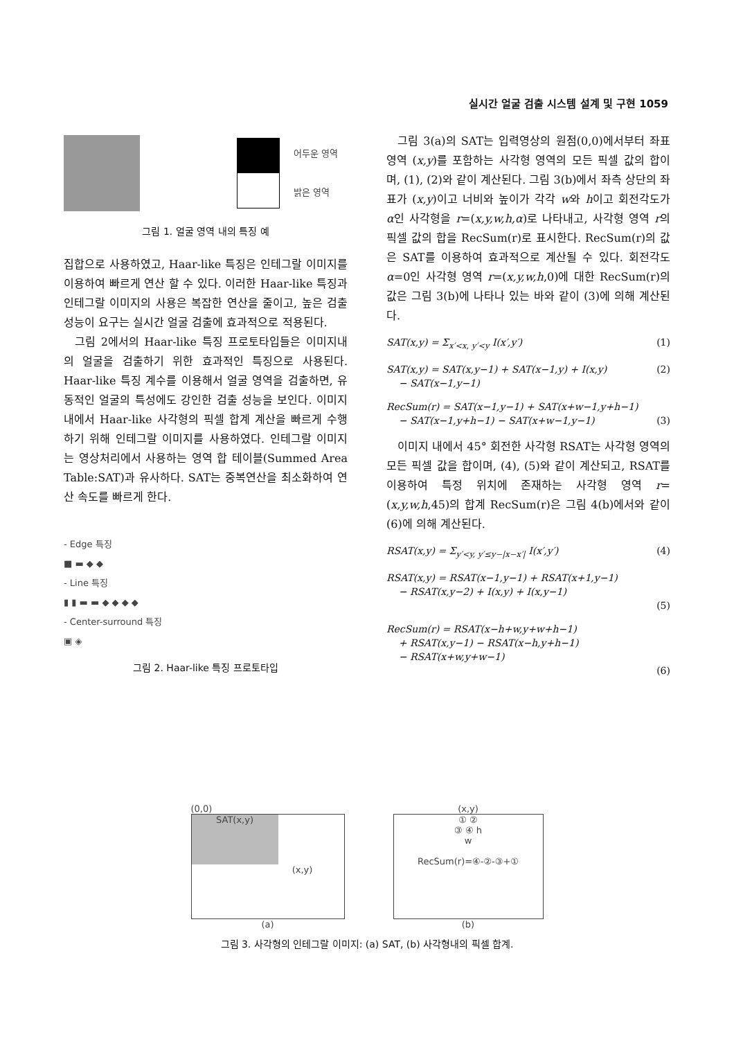실시간 얼굴 검출 시스템 설계 및 구현 1059
어두운 영역
밝은 영역
그림 1. 얼굴 영역 내의 특징 예
집합으로 사용하였고, Haar-like 특징은 인테그랄 이미지를 이용하여 빠르게 연산 할 수 있다. 이러한 Haar-like 특징과 인테그랄 이미지의 사용은 복잡한 연산을 줄이고, 높은 검출 성능이 요구는 실시간 얼굴 검출에 효과적으로 적용된다.
그림 2에서의 Haar-like 특징 프로토타입들은 이미지내의 얼굴을 검출하기 위한 효과적인 특징으로 사용된다. Haar-like 특징 계수를 이용해서 얼굴 영역을 검출하면, 유동적인 얼굴의 특성에도 강인한 검출 성능을 보인다. 이미지 내에서 Haar-like 사각형의 픽셀 합계 계산을 빠르게 수행하기 위해 인테그랄 이미지를 사용하였다. 인테그랄 이미지는 영상처리에서 사용하는 영역 합 테이블(Summed Area Table:SAT)과 유사하다. SAT는 중복연산을 최소화하여 연산 속도를 빠르게 한다.
- Edge 특징
■ ▬ ◆ ◆
- Line 특징
▮ ▮ ▬ ▬ ◆ ◆ ◆ ◆
- Center-surround 특징
▣ ◈
그림 2. Haar-like 특징 프로토타입
그림 3(a)의 SAT는 입력영상의 원점(0,0)에서부터 좌표 영역 (x,y)를 포함하는 사각형 영역의 모든 픽셀 값의 합이며, (1), (2)와 같이 계산된다. 그림 3(b)에서 좌측 상단의 좌표가 (x,y)이고 너비와 높이가 각각 w와 h이고 회전각도가 α인 사각형을 r=(x,y,w,h,α)로 나타내고, 사각형 영역 r의 픽셀 값의 합을 RecSum(r)로 표시한다. RecSum(r)의 값은 SAT를 이용하여 효과적으로 계산될 수 있다. 회전각도 α=0인 사각형 영역 r=(x,y,w,h,0)에 대한 RecSum(r)의 값은 그림 3(b)에 나타나 있는 바와 같이 (3)에 의해 계산된다.
SAT(x,y) = Σ<sub>x′<x, y′<y</sub> I(x′,y′) (1)
SAT(x,y) = SAT(x,y−1) + SAT(x−1,y) + I(x,y)
− SAT(x−1,y−1) (2)
RecSum(r) = SAT(x−1,y−1) + SAT(x+w−1,y+h−1)
− SAT(x−1,y+h−1) − SAT(x+w−1,y−1)
(3)
이미지 내에서 45° 회전한 사각형 RSAT는 사각형 영역의 모든 픽셀 값을 합이며, (4), (5)와 같이 계산되고, RSAT를 이용하여 특정 위치에 존재하는 사각형 영역 r=(x,y,w,h,45)의 합계 RecSum(r)은 그림 4(b)에서와 같이 (6)에 의해 계산된다.
RSAT(x,y) = Σ<sub>y′<y, y′≤y−|x−x′|</sub> I(x′,y′) (4)
RSAT(x,y) = RSAT(x−1,y−1) + RSAT(x+1,y−1)
− RSAT(x,y−2) + I(x,y) + I(x,y−1)
(5)
RecSum(r) = RSAT(x−h+w,y+w+h−1)
+ RSAT(x,y−1) − RSAT(x−h,y+h−1)
− RSAT(x+w,y+w−1)
(6)
(0,0)
SAT(x,y)
(x,y)
(a)
(x,y)
① ②
③ ④ h
w
RecSum(r)=④-②-③+①
(b)
그림 3. 사각형의 인테그랄 이미지: (a) SAT, (b) 사각형내의 픽셀 합계.